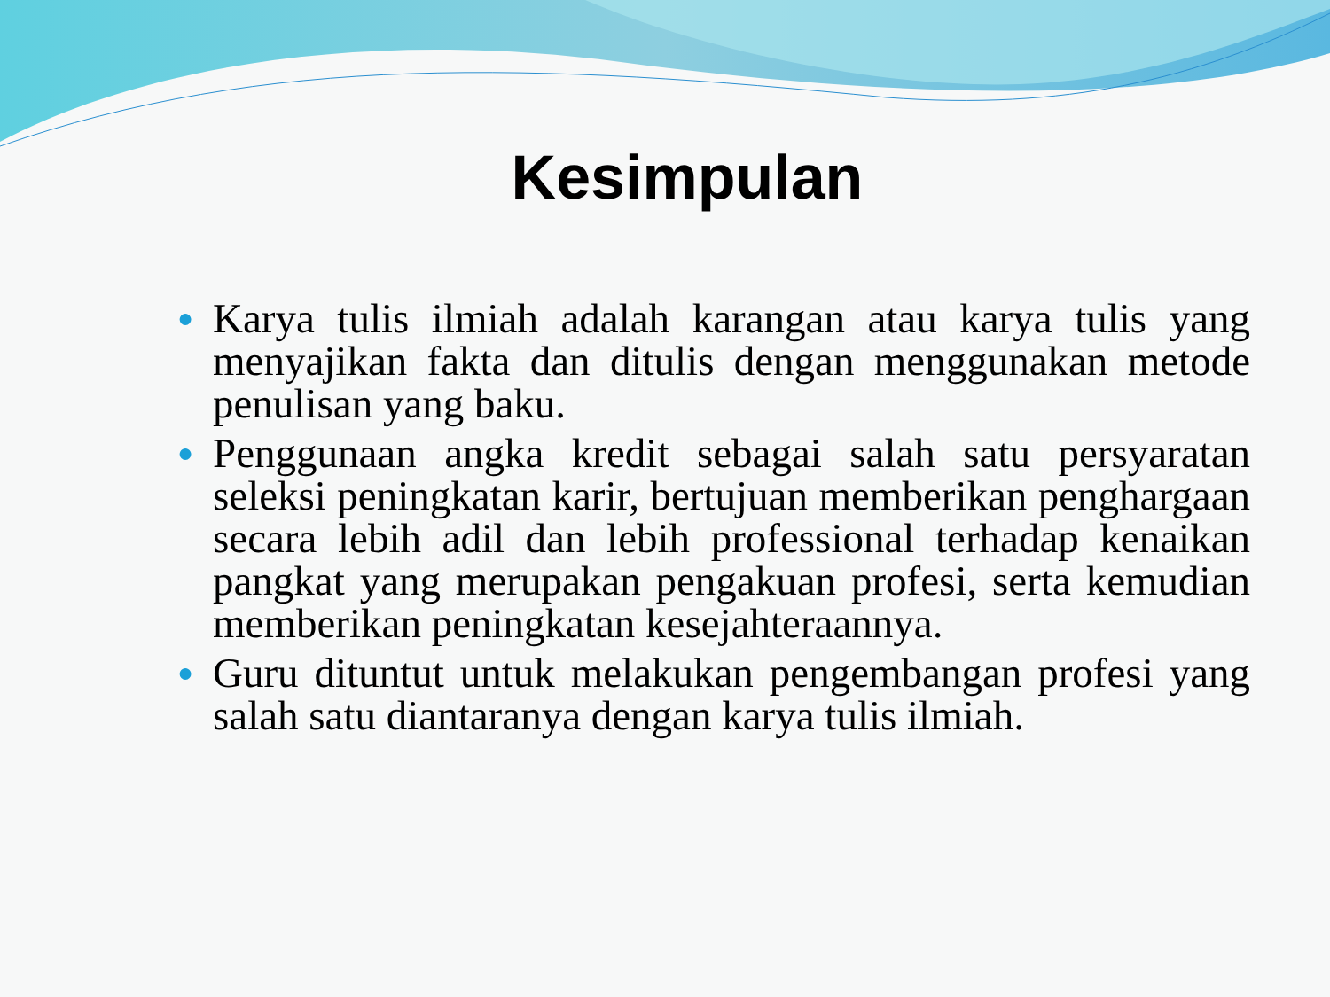Kesimpulan
● Karya tulis ilmiah adalah karangan atau karya tulis yang menyajikan fakta dan ditulis dengan menggunakan metode penulisan yang baku.
● Penggunaan angka kredit sebagai salah satu persyaratan seleksi peningkatan karir, bertujuan memberikan penghargaan secara lebih adil dan lebih professional terhadap kenaikan pangkat yang merupakan pengakuan profesi, serta kemudian memberikan peningkatan kesejahteraannya.
● Guru dituntut untuk melakukan pengembangan profesi yang salah satu diantaranya dengan karya tulis ilmiah.